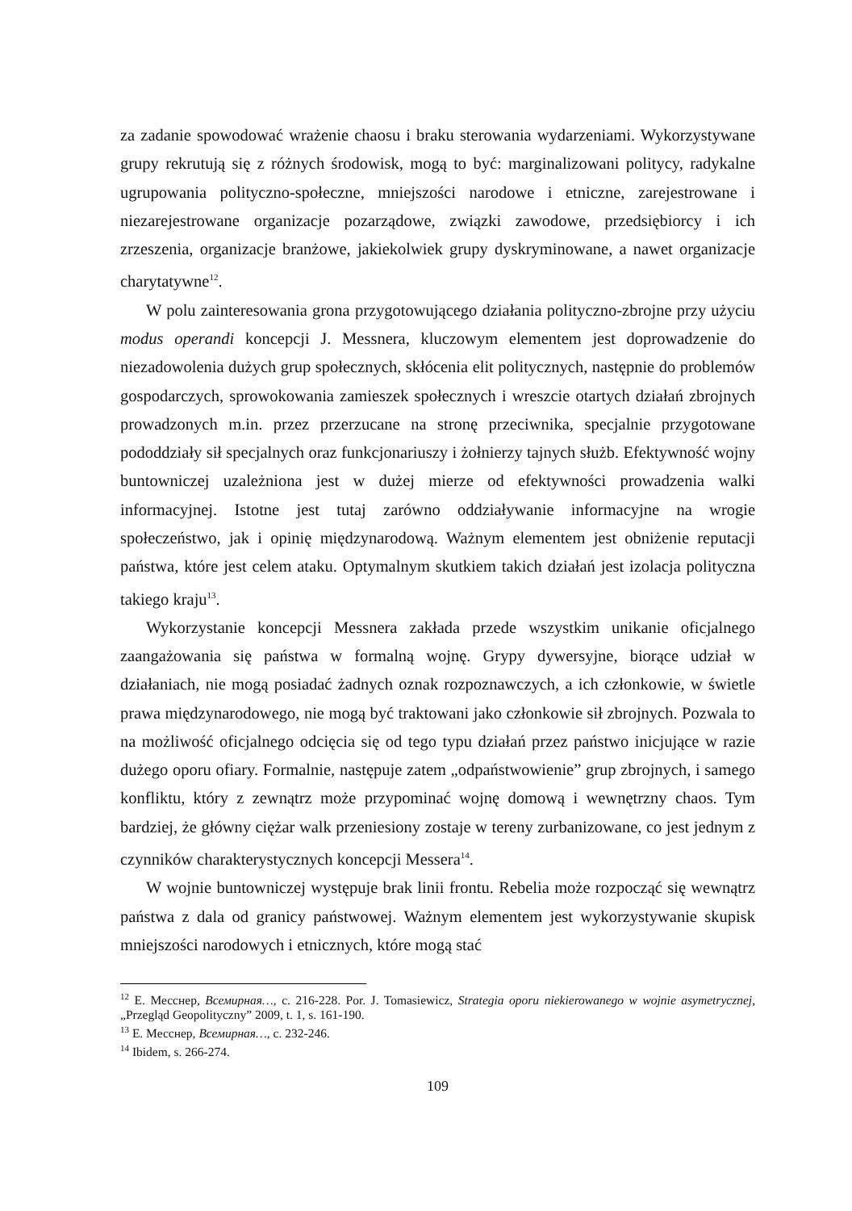za zadanie spowodować wrażenie chaosu i braku sterowania wydarzeniami. Wykorzystywane grupy rekrutują się z różnych środowisk, mogą to być: marginalizowani politycy, radykalne ugrupowania polityczno-społeczne, mniejszości narodowe i etniczne, zarejestrowane i niezarejestrowane organizacje pozarządowe, związki zawodowe, przedsiębiorcy i ich zrzeszenia, organizacje branżowe, jakiekolwiek grupy dyskryminowane, a nawet organizacje charytatywne<sup>12</sup>.
W polu zainteresowania grona przygotowującego działania polityczno-zbrojne przy użyciu modus operandi koncepcji J. Messnera, kluczowym elementem jest doprowadzenie do niezadowolenia dużych grup społecznych, skłócenia elit politycznych, następnie do problemów gospodarczych, sprowokowania zamieszek społecznych i wreszcie otartych działań zbrojnych prowadzonych m.in. przez przerzucane na stronę przeciwnika, specjalnie przygotowane pododdziały sił specjalnych oraz funkcjonariuszy i żołnierzy tajnych służb. Efektywność wojny buntowniczej uzależniona jest w dużej mierze od efektywności prowadzenia walki informacyjnej. Istotne jest tutaj zarówno oddziaływanie informacyjne na wrogie społeczeństwo, jak i opinię międzynarodową. Ważnym elementem jest obniżenie reputacji państwa, które jest celem ataku. Optymalnym skutkiem takich działań jest izolacja polityczna takiego kraju<sup>13</sup>.
Wykorzystanie koncepcji Messnera zakłada przede wszystkim unikanie oficjalnego zaangażowania się państwa w formalną wojnę. Grypy dywersyjne, biorące udział w działaniach, nie mogą posiadać żadnych oznak rozpoznawczych, a ich członkowie, w świetle prawa międzynarodowego, nie mogą być traktowani jako członkowie sił zbrojnych. Pozwala to na możliwość oficjalnego odcięcia się od tego typu działań przez państwo inicjujące w razie dużego oporu ofiary. Formalnie, następuje zatem „odpaństwowienie” grup zbrojnych, i samego konfliktu, który z zewnątrz może przypominać wojnę domową i wewnętrzny chaos. Tym bardziej, że główny ciężar walk przeniesiony zostaje w tereny zurbanizowane, co jest jednym z czynników charakterystycznych koncepcji Messera<sup>14</sup>.
W wojnie buntowniczej występuje brak linii frontu. Rebelia może rozpocząć się wewnątrz państwa z dala od granicy państwowej. Ważnym elementem jest wykorzystywanie skupisk mniejszości narodowych i etnicznych, które mogą stać
<sup>12</sup> E. Месснер, Всемирная…, c. 216-228. Por. J. Tomasiewicz, Strategia oporu niekierowanego w wojnie asymetrycznej, „Przegląd Geopolityczny” 2009, t. 1, s. 161-190.
<sup>13</sup> E. Месснер, Всемирная…, c. 232-246.
<sup>14</sup> Ibidem, s. 266-274.
109